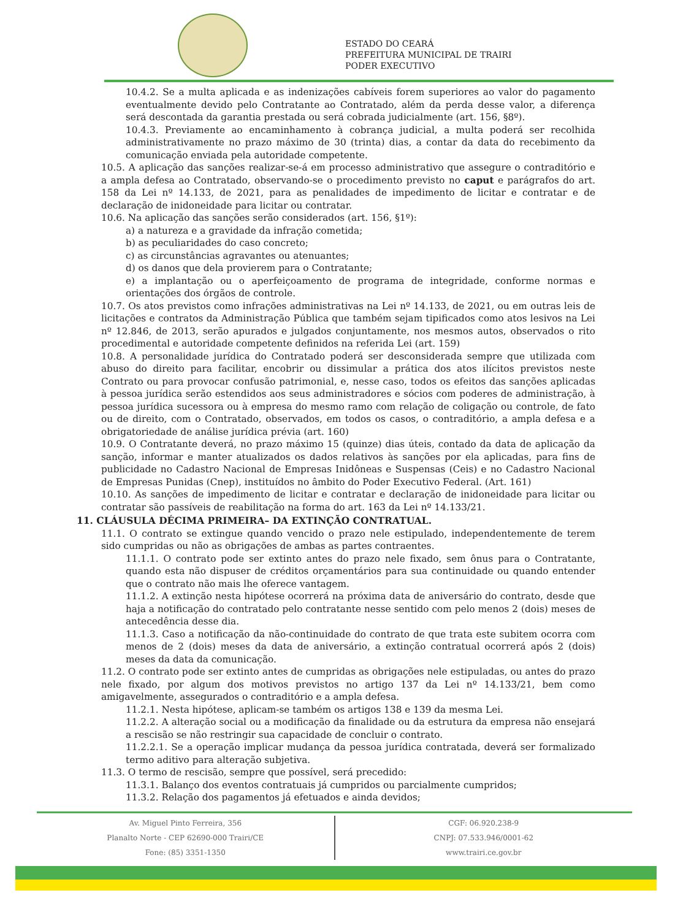ESTADO DO CEARÁ
PREFEITURA MUNICIPAL DE TRAIRI
PODER EXECUTIVO
10.4.2. Se a multa aplicada e as indenizações cabíveis forem superiores ao valor do pagamento eventualmente devido pelo Contratante ao Contratado, além da perda desse valor, a diferença será descontada da garantia prestada ou será cobrada judicialmente (art. 156, §8º).
10.4.3. Previamente ao encaminhamento à cobrança judicial, a multa poderá ser recolhida administrativamente no prazo máximo de 30 (trinta) dias, a contar da data do recebimento da comunicação enviada pela autoridade competente.
10.5. A aplicação das sanções realizar-se-á em processo administrativo que assegure o contraditório e a ampla defesa ao Contratado, observando-se o procedimento previsto no caput e parágrafos do art. 158 da Lei nº 14.133, de 2021, para as penalidades de impedimento de licitar e contratar e de declaração de inidoneidade para licitar ou contratar.
10.6. Na aplicação das sanções serão considerados (art. 156, §1º):
a) a natureza e a gravidade da infração cometida;
b) as peculiaridades do caso concreto;
c) as circunstâncias agravantes ou atenuantes;
d) os danos que dela provierem para o Contratante;
e) a implantação ou o aperfeiçoamento de programa de integridade, conforme normas e orientações dos órgãos de controle.
10.7. Os atos previstos como infrações administrativas na Lei nº 14.133, de 2021, ou em outras leis de licitações e contratos da Administração Pública que também sejam tipificados como atos lesivos na Lei nº 12.846, de 2013, serão apurados e julgados conjuntamente, nos mesmos autos, observados o rito procedimental e autoridade competente definidos na referida Lei (art. 159)
10.8. A personalidade jurídica do Contratado poderá ser desconsiderada sempre que utilizada com abuso do direito para facilitar, encobrir ou dissimular a prática dos atos ilícitos previstos neste Contrato ou para provocar confusão patrimonial, e, nesse caso, todos os efeitos das sanções aplicadas à pessoa jurídica serão estendidos aos seus administradores e sócios com poderes de administração, à pessoa jurídica sucessora ou à empresa do mesmo ramo com relação de coligação ou controle, de fato ou de direito, com o Contratado, observados, em todos os casos, o contraditório, a ampla defesa e a obrigatoriedade de análise jurídica prévia (art. 160)
10.9. O Contratante deverá, no prazo máximo 15 (quinze) dias úteis, contado da data de aplicação da sanção, informar e manter atualizados os dados relativos às sanções por ela aplicadas, para fins de publicidade no Cadastro Nacional de Empresas Inidôneas e Suspensas (Ceis) e no Cadastro Nacional de Empresas Punidas (Cnep), instituídos no âmbito do Poder Executivo Federal. (Art. 161)
10.10. As sanções de impedimento de licitar e contratar e declaração de inidoneidade para licitar ou contratar são passíveis de reabilitação na forma do art. 163 da Lei nº 14.133/21.
11. CLÁUSULA DÉCIMA PRIMEIRA– DA EXTINÇÃO CONTRATUAL.
11.1. O contrato se extingue quando vencido o prazo nele estipulado, independentemente de terem sido cumpridas ou não as obrigações de ambas as partes contraentes.
11.1.1. O contrato pode ser extinto antes do prazo nele fixado, sem ônus para o Contratante, quando esta não dispuser de créditos orçamentários para sua continuidade ou quando entender que o contrato não mais lhe oferece vantagem.
11.1.2. A extinção nesta hipótese ocorrerá na próxima data de aniversário do contrato, desde que haja a notificação do contratado pelo contratante nesse sentido com pelo menos 2 (dois) meses de antecedência desse dia.
11.1.3. Caso a notificação da não-continuidade do contrato de que trata este subitem ocorra com menos de 2 (dois) meses da data de aniversário, a extinção contratual ocorrerá após 2 (dois) meses da data da comunicação.
11.2. O contrato pode ser extinto antes de cumpridas as obrigações nele estipuladas, ou antes do prazo nele fixado, por algum dos motivos previstos no artigo 137 da Lei nº 14.133/21, bem como amigavelmente, assegurados o contraditório e a ampla defesa.
11.2.1. Nesta hipótese, aplicam-se também os artigos 138 e 139 da mesma Lei.
11.2.2. A alteração social ou a modificação da finalidade ou da estrutura da empresa não ensejará a rescisão se não restringir sua capacidade de concluir o contrato.
11.2.2.1. Se a operação implicar mudança da pessoa jurídica contratada, deverá ser formalizado termo aditivo para alteração subjetiva.
11.3. O termo de rescisão, sempre que possível, será precedido:
11.3.1. Balanço dos eventos contratuais já cumpridos ou parcialmente cumpridos;
11.3.2. Relação dos pagamentos já efetuados e ainda devidos;
Av. Miguel Pinto Ferreira, 356
Planalto Norte - CEP 62690-000 Trairi/CE
Fone: (85) 3351-1350
CGF: 06.920.238-9
CNPJ: 07.533.946/0001-62
www.trairi.ce.gov.br